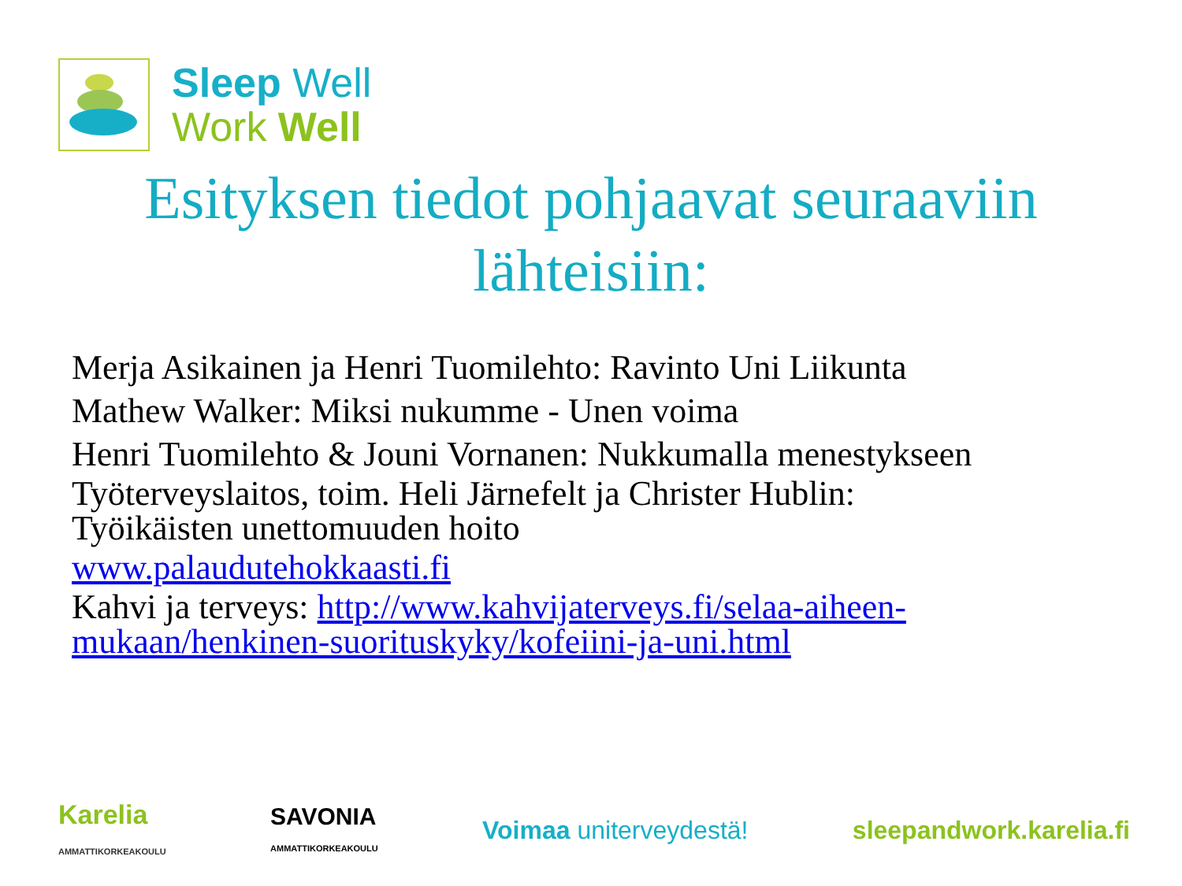Sleep Well
Work Well
Esityksen tiedot pohjaavat seuraaviin
lähteisiin:
Merja Asikainen ja Henri Tuomilehto: Ravinto Uni Liikunta
Mathew Walker: Miksi nukumme - Unen voima
Henri Tuomilehto & Jouni Vornanen: Nukkumalla menestykseen
Työterveyslaitos, toim. Heli Järnefelt ja Christer Hublin:
Työikäisten unettomuuden hoito
www.palaudutehokkaasti.fi
Kahvi ja terveys: http://www.kahvijaterveys.fi/selaa-aiheen-
mukaan/henkinen-suorituskyky/kofeiini-ja-uni.html
Karelia
AMMATTIKORKEAKOULU
SAVONIA
AMMATTIKORKEAKOULU
Voimaa uniterveydestä! sleepandwork.karelia.fi